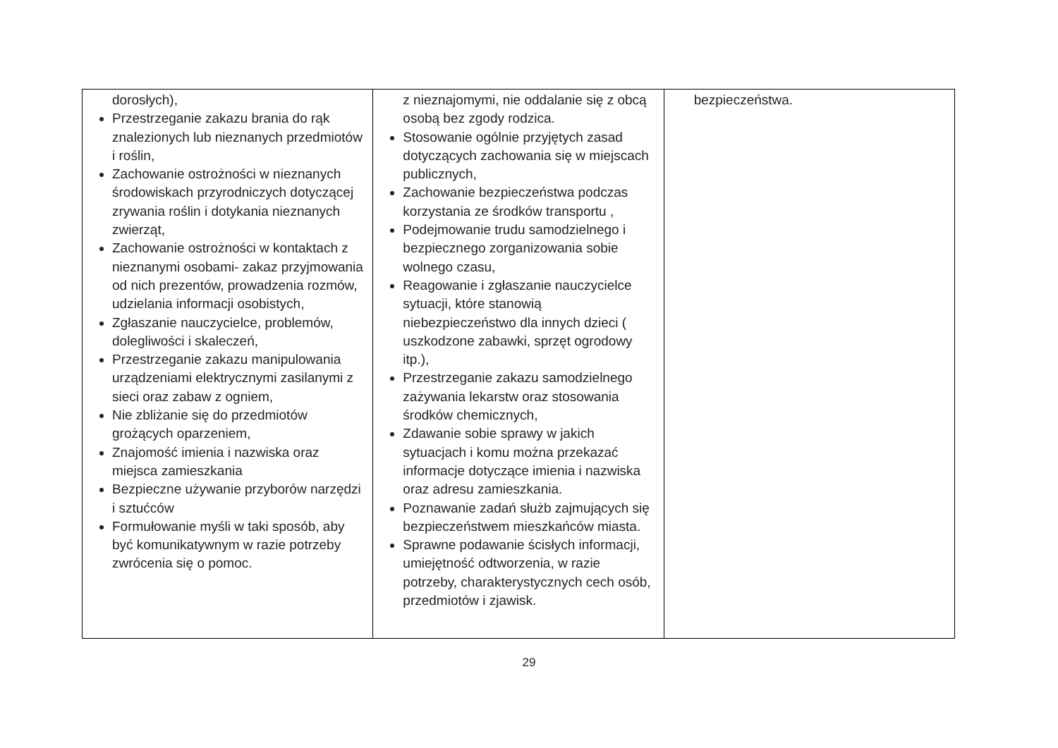| dorosłych), Przestrzeganie zakazu brania do rąk znalezionych lub nieznanych przedmiotów i roślin, Zachowanie ostrożności w nieznanych środowiskach przyrodniczych dotyczącej zrywania roślin i dotykania nieznanych zwierząt, Zachowanie ostrożności w kontaktach z nieznanymi osobami- zakaz przyjmowania od nich prezentów, prowadzenia rozmów, udzielania informacji osobistych, Zgłaszanie nauczycielce, problemów, dolegliwości i skaleczeń, Przestrzeganie zakazu manipulowania urządzeniami elektrycznymi zasilanymi z sieci oraz zabaw z ogniem, Nie zbliżanie się do przedmiotów grożących oparzeniem, Znajomość imienia i nazwiska oraz miejsca zamieszkania Bezpieczne używanie przyborów narzędzi i sztućców Formułowanie myśli w taki sposób, aby być komunikatywnym w razie potrzeby zwrócenia się o pomoc. | z nieznajomymi, nie oddalanie się z obcą osobą bez zgody rodzica. Stosowanie ogólnie przyjętych zasad dotyczących zachowania się w miejscach publicznych, Zachowanie bezpieczeństwa podczas korzystania ze środków transportu , Podejmowanie trudu samodzielnego i bezpiecznego zorganizowania sobie wolnego czasu, Reagowanie i zgłaszanie nauczycielce sytuacji, które stanowią niebezpieczeństwo dla innych dzieci ( uszkodzone zabawki, sprzęt ogrodowy itp.), Przestrzeganie zakazu samodzielnego zażywania lekarstw oraz stosowania środków chemicznych, Zdawanie sobie sprawy w jakich sytuacjach i komu można przekazać informacje dotyczące imienia i nazwiska oraz adresu zamieszkania. Poznawanie zadań służb zajmujących się bezpieczeństwem mieszkańców miasta. Sprawne podawanie ścisłych informacji, umiejętność odtworzenia, w razie potrzeby, charakterystycznych cech osób, przedmiotów i zjawisk. | bezpieczeństwa. |
29